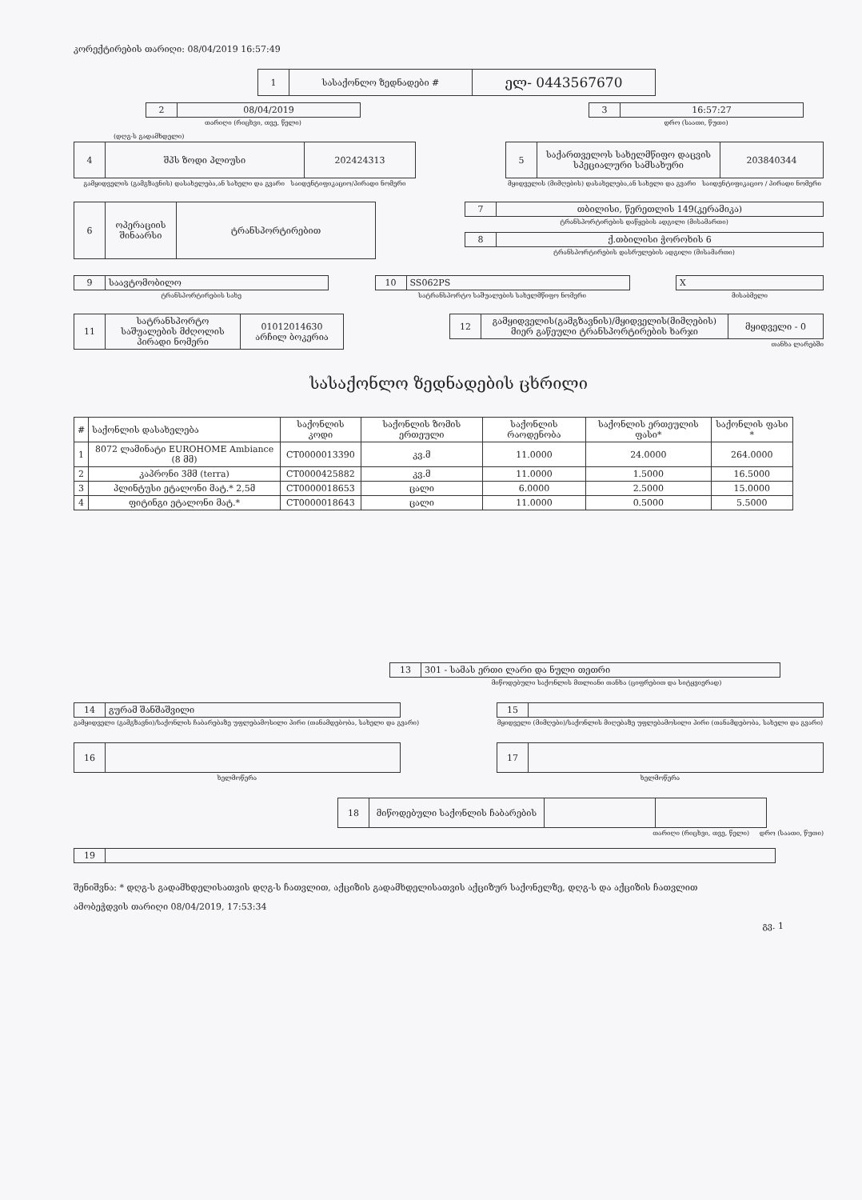კორექტირების თარიღი: 08/04/2019 16:57:49
| 1 | სასაქონლო ზედნადები # | ელ- 0443567670 |
| 2 | 08/04/2019 |
თარიღი (რიცხვი, თვე, წელი)
| 3 | 16:57:27 |
დრო (საათი, წუთი)
(დღგ-ს გადამხდელი)
| 4 | შპს ზოდი პლიუსი | 202424313 |
გამყიდველის (გამგზავნის) დასახელება,ან სახელი და გვარი საიდენტიფიკაციო/პირადი ნომერი
| 5 | საქართველოს სახელმწიფო დაცვის სპეციალური სამსახური | 203840344 |
მყიდველის (მიმღების) დასახელება,ან სახელი და გვარი საიდენტიფიკაციო / პირადი ნომერი
| 6 | ოპერაციის შინაარსი | ტრანსპორტირებით |
| 7 | თბილისი, წერეთლის 149(კერამიკა) |
ტრანსპორტირების დაწყების ადგილი (მისამართი)
| 8 | ქ.თბილისი ჭოროხის 6 |
ტრანსპორტირების დასრულების ადგილი (მისამართი)
| 9 | საავტომობილო |
ტრანსპორტირების სახე
| 10 | SS062PS |
სატრანსპორტო საშუალების სახელმწიფო ნომერი
| X |
მისაბმელი
| 11 | სატრანსპორტო საშუალების მძღოლის პირადი ნომერი | 01012014630 არჩილ ბოკერია |
| 12 | გამყიდველის(გამგზავნის)/მყიდველის(მიმღების) მიერ გაწეული ტრანსპორტირების ხარჯი | მყიდველი - 0 |
თანხა ლარებში
სასაქონლო ზედნადების ცხრილი
| # | საქონლის დასახელება | საქონლის კოდი | საქონლის ზომის ერთეული | საქონლის რაოდენობა | საქონლის ერთეულის ფასი* | საქონლის ფასი * |
| --- | --- | --- | --- | --- | --- | --- |
| 1 | 8072 ლამინატი EUROHOME Ambiance (8 მმ) | CT0000013390 | კვ.მ | 11.0000 | 24.0000 | 264.0000 |
| 2 | კაპრონი 3მმ (terra) | CT0000425882 | კვ.მ | 11.0000 | 1.5000 | 16.5000 |
| 3 | პლინტუსი ეტალონი მატ.* 2,5მ | CT0000018653 | ცალი | 6.0000 | 2.5000 | 15.0000 |
| 4 | ფიტინგი ეტალონი მატ.* | CT0000018643 | ცალი | 11.0000 | 0.5000 | 5.5000 |
| 13 | 301 - სამას ერთი ლარი და ნული თეთრი |
მიწოდებული საქონლის მთლიანი თანხა (ციფრებით და სიტყვიერად)
| 14 | გურამ შანშაშვილი |
გამყიდველი (გამგზავნი)/საქონლის ჩაბარებაზე უფლებამოსილი პირი (თანამდებობა, სახელი და გვარი)
| 15 | |
მყიდველი (მიმღები)/საქონლის მიღებაზე უფლებამოსილი პირი (თანამდებობა, სახელი და გვარი)
| 16 | |
ხელმოწერა
| 17 | |
ხელმოწერა
| 18 | მიწოდებული საქონლის ჩაბარების | | |
თარიღი (რიცხვი, თვე, წელი) დრო (საათი, წუთი)
| 19 | |
შენიშვნა: * დღგ-ს გადამხდელისათვის დღგ-ს ჩათვლით, აქციზის გადამხდელისათვის აქციზურ საქონელზე, დღგ-ს და აქციზის ჩათვლით
ამობეჭდვის თარიღი 08/04/2019, 17:53:34
გვ. 1